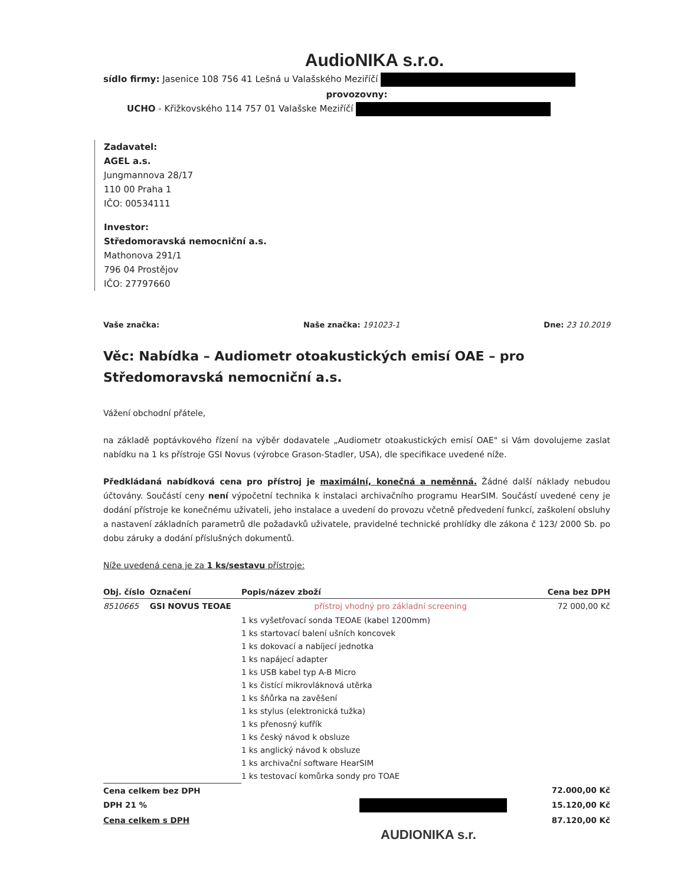AudioNIKA s.r.o.
sídlo firmy: Jasenice 108 756 41 Lešná u Valašského Meziříčí
provozovny:
UCHO - Křižkovského 114 757 01 Valašske Meziříčí
Zadavatel:
AGEL a.s.
Jungmannova 28/17
110 00 Praha 1
IČO: 00534111
Investor:
Středomoravská nemocniční a.s.
Mathonova 291/1
796 04 Prostějov
IČO: 27797660
Vaše značka: Naše značka: 191023-1 Dne: 23 10.2019
Věc: Nabídka – Audiometr otoakustických emisí OAE – pro Středomoravská nemocniční a.s.
Vážení obchodní přátele,
na základě poptávkového řízení na výběr dodavatele „Audiometr otoakustických emisí OAE" si Vám dovolujeme zaslat nabídku na 1 ks přístroje GSI Novus (výrobce Grason-Stadler, USA), dle specifikace uvedené níže.
Předkládaná nabídková cena pro přístroj je maximální, konečná a neměnná. Žádné další náklady nebudou účtovány. Součástí ceny není výpočetní technika k instalaci archivačního programu HearSIM. Součástí uvedené ceny je dodání přístroje ke konečnému uživateli, jeho instalace a uvedení do provozu včetně předvedení funkcí, zaškolení obsluhy a nastavení základních parametrů dle požadavků uživatele, pravidelné technické prohlídky dle zákona č 123/ 2000 Sb. po dobu záruky a dodání příslušných dokumentů.
Níže uvedená cena je za 1 ks/sestavu přístroje:
| Obj. číslo | Označení | Popis/název zboží | Cena bez DPH |
| --- | --- | --- | --- |
| 8510665 | GSI NOVUS TEOAE | přístroj vhodný pro základní screening | 72 000,00 Kč |
| | | 1 ks vyšetřovací sonda TEOAE (kabel 1200mm) 1 ks startovací balení ušních koncovek 1 ks dokovací a nabíjecí jednotka 1 ks napájecí adapter 1 ks USB kabel typ A-B Micro 1 ks čistící mikrovláknová utěrka 1 ks šňůrka na zavěšení 1 ks stylus (elektronická tužka) 1 ks přenosný kufřík 1 ks český návod k obsluze 1 ks anglický návod k obsluze 1 ks archivační software HearSIM 1 ks testovací komůrka sondy pro TOAE | |
| Cena celkem bez DPH | | | 72.000,00 Kč |
| DPH 21 % | | | 15.120,00 Kč |
| Cena celkem s DPH | | | 87.120,00 Kč |
AUDIONIKA s.r.